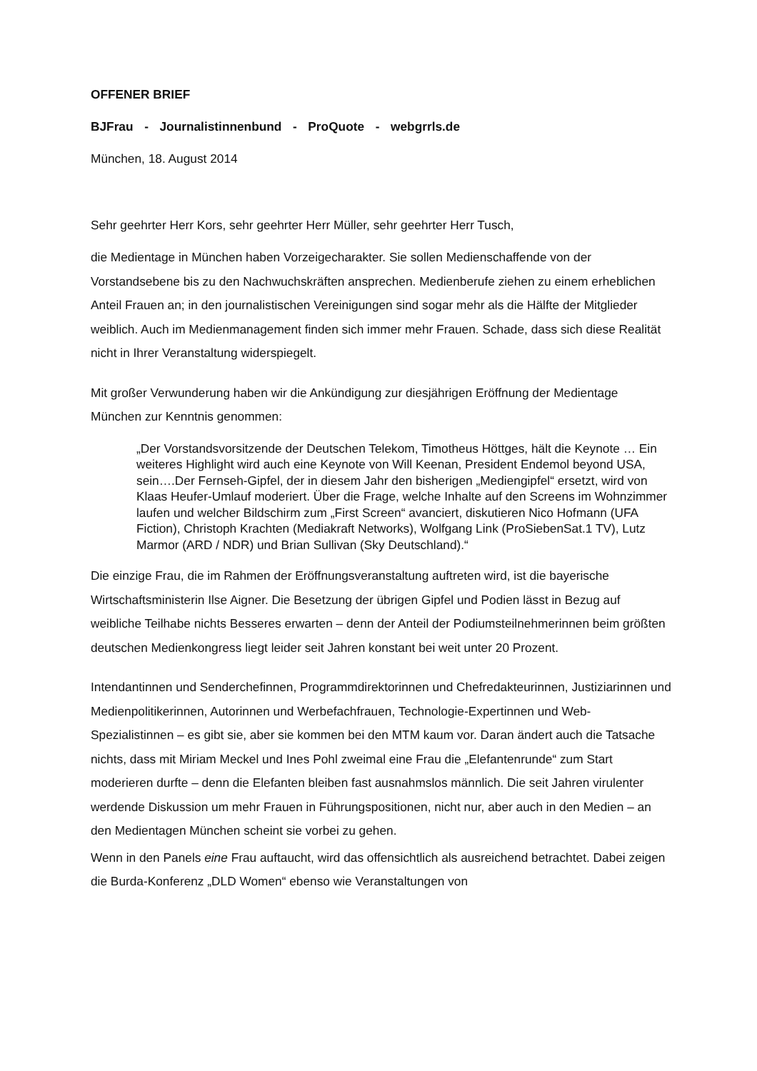OFFENER BRIEF
BJFrau - Journalistinnenbund - ProQuote - webgrrls.de
München, 18. August 2014
Sehr geehrter Herr Kors, sehr geehrter Herr Müller, sehr geehrter Herr Tusch,
die Medientage in München haben Vorzeigecharakter. Sie sollen Medienschaffende von der Vorstandsebene bis zu den Nachwuchskräften ansprechen. Medienberufe ziehen zu einem erheblichen Anteil Frauen an; in den journalistischen Vereinigungen sind sogar mehr als die Hälfte der Mitglieder weiblich. Auch im Medienmanagement finden sich immer mehr Frauen. Schade, dass sich diese Realität nicht in Ihrer Veranstaltung widerspiegelt.
Mit großer Verwunderung haben wir die Ankündigung zur diesjährigen Eröffnung der Medientage München zur Kenntnis genommen:
„Der Vorstandsvorsitzende der Deutschen Telekom, Timotheus Höttges, hält die Keynote … Ein weiteres Highlight wird auch eine Keynote von Will Keenan, President Endemol beyond USA, sein….Der Fernseh-Gipfel, der in diesem Jahr den bisherigen „Mediengipfel“ ersetzt, wird von Klaas Heufer-Umlauf moderiert. Über die Frage, welche Inhalte auf den Screens im Wohnzimmer laufen und welcher Bildschirm zum „First Screen“ avanciert, diskutieren Nico Hofmann (UFA Fiction), Christoph Krachten (Mediakraft Networks), Wolfgang Link (ProSiebenSat.1 TV), Lutz Marmor (ARD / NDR) und Brian Sullivan (Sky Deutschland).“
Die einzige Frau, die im Rahmen der Eröffnungsveranstaltung auftreten wird, ist die bayerische Wirtschaftsministerin Ilse Aigner. Die Besetzung der übrigen Gipfel und Podien lässt in Bezug auf weibliche Teilhabe nichts Besseres erwarten – denn der Anteil der Podiumsteilnehmerinnen beim größten deutschen Medienkongress liegt leider seit Jahren konstant bei weit unter 20 Prozent.
Intendantinnen und Senderchefinnen, Programmdirektorinnen und Chefredakteurinnen, Justiziarinnen und Medienpolitikerinnen, Autorinnen und Werbefachfrauen, Technologie-Expertinnen und Web-Spezialistinnen – es gibt sie, aber sie kommen bei den MTM kaum vor. Daran ändert auch die Tatsache nichts, dass mit Miriam Meckel und Ines Pohl zweimal eine Frau die „Elefantenrunde“ zum Start moderieren durfte – denn die Elefanten bleiben fast ausnahmslos männlich. Die seit Jahren virulenter werdende Diskussion um mehr Frauen in Führungspositionen, nicht nur, aber auch in den Medien – an den Medientagen München scheint sie vorbei zu gehen.
Wenn in den Panels eine Frau auftaucht, wird das offensichtlich als ausreichend betrachtet. Dabei zeigen die Burda-Konferenz „DLD Women“ ebenso wie Veranstaltungen von